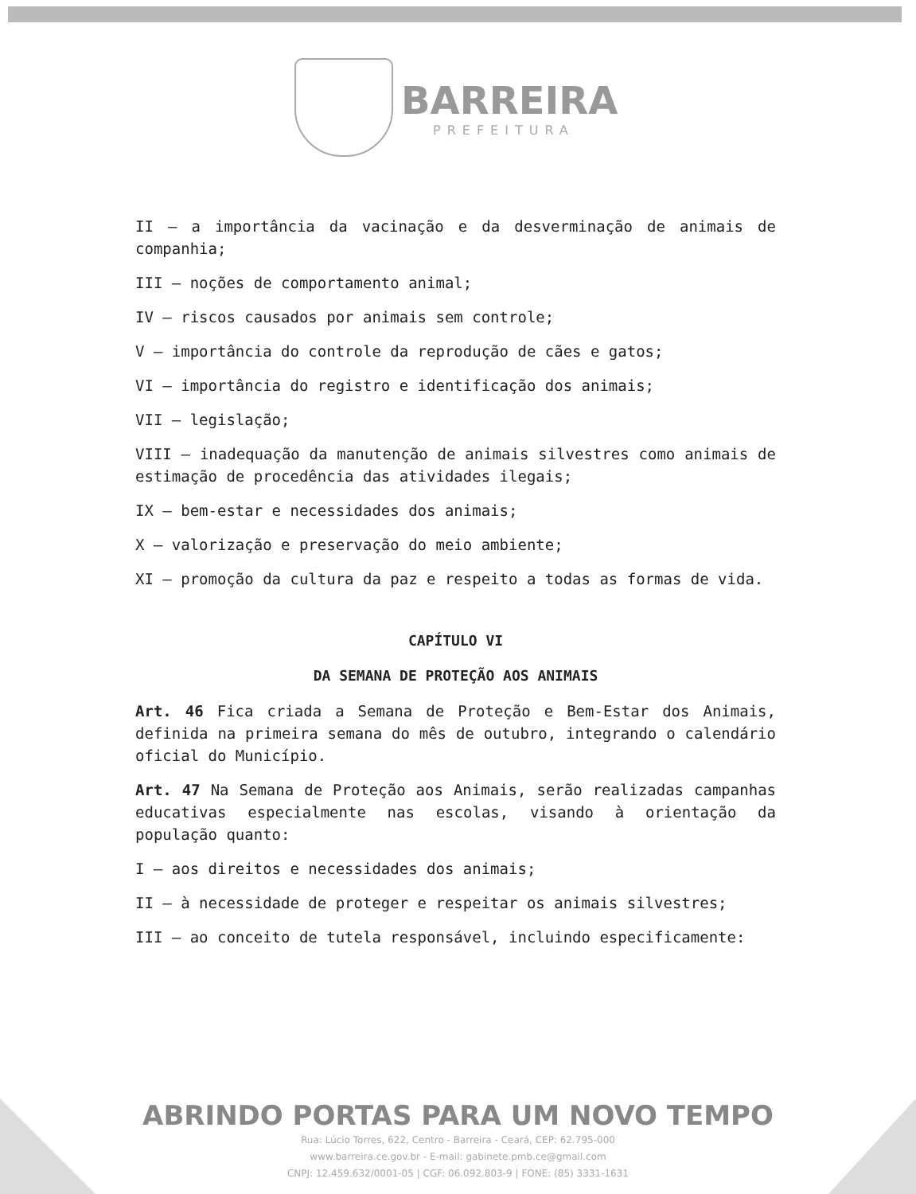BARREIRA
PREFEITURA
II – a importância da vacinação e da desverminação de animais de companhia;
III – noções de comportamento animal;
IV – riscos causados por animais sem controle;
V – importância do controle da reprodução de cães e gatos;
VI – importância do registro e identificação dos animais;
VII – legislação;
VIII – inadequação da manutenção de animais silvestres como animais de estimação de procedência das atividades ilegais;
IX – bem-estar e necessidades dos animais;
X – valorização e preservação do meio ambiente;
XI – promoção da cultura da paz e respeito a todas as formas de vida.
CAPÍTULO VI
DA SEMANA DE PROTEÇÃO AOS ANIMAIS
Art. 46 Fica criada a Semana de Proteção e Bem-Estar dos Animais, definida na primeira semana do mês de outubro, integrando o calendário oficial do Município.
Art. 47 Na Semana de Proteção aos Animais, serão realizadas campanhas educativas especialmente nas escolas, visando à orientação da população quanto:
I – aos direitos e necessidades dos animais;
II – à necessidade de proteger e respeitar os animais silvestres;
III – ao conceito de tutela responsável, incluindo especificamente:
ABRINDO PORTAS PARA UM NOVO TEMPO
Rua: Lúcio Torres, 622, Centro - Barreira - Ceará, CEP: 62.795-000
www.barreira.ce.gov.br - E-mail: gabinete.pmb.ce@gmail.com
CNPJ: 12.459.632/0001-05 | CGF: 06.092.803-9 | FONE: (85) 3331-1631